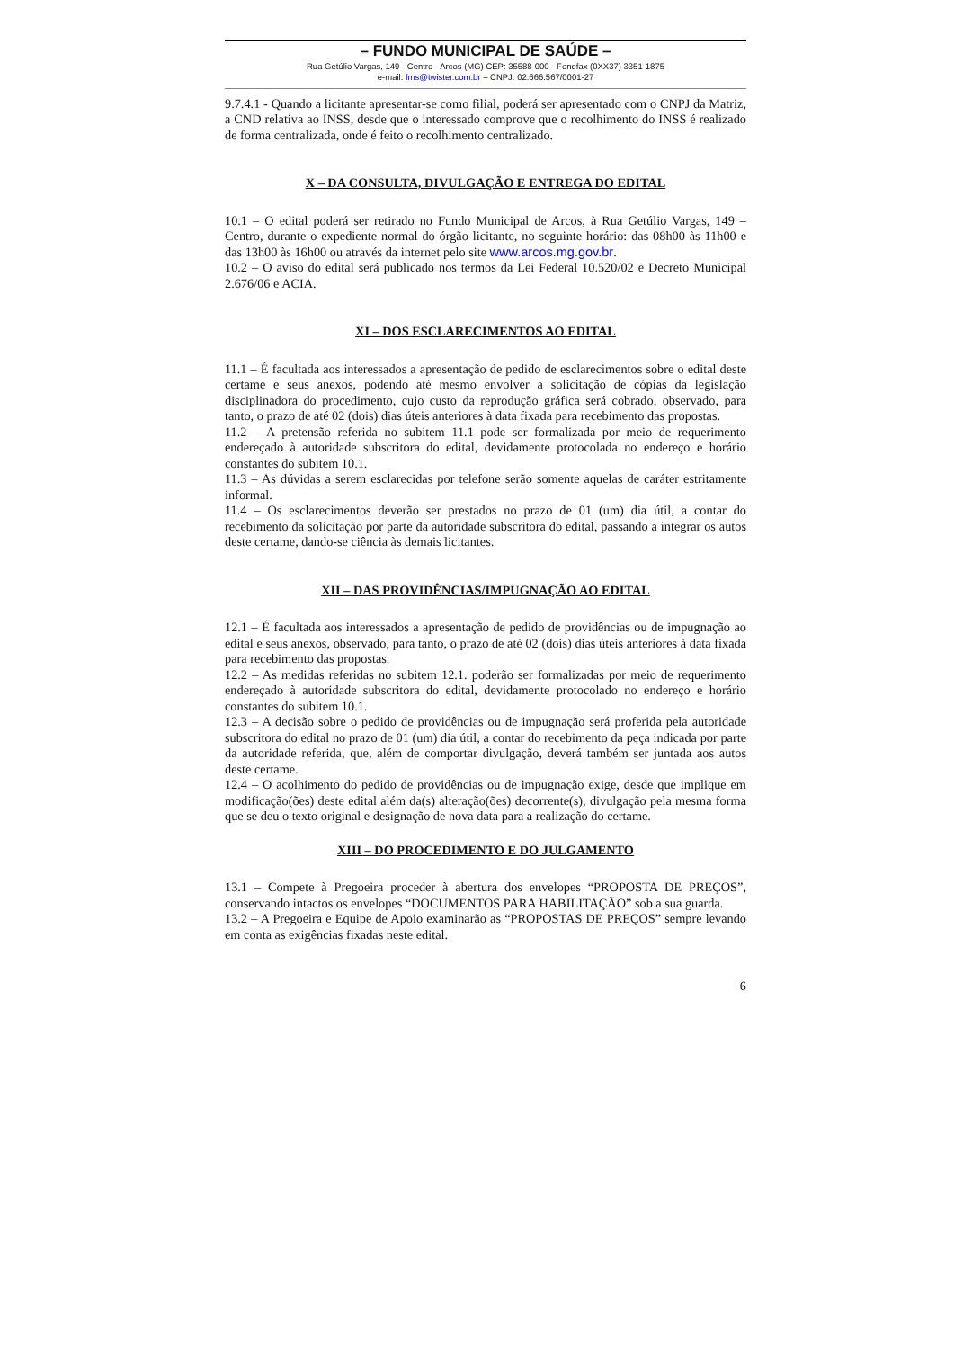– FUNDO MUNICIPAL DE SAÚDE –
Rua Getúlio Vargas, 149 - Centro - Arcos (MG) CEP: 35588-000 - Fonefax (0XX37) 3351-1875
e-mail: fms@twister.com.br – CNPJ: 02.666.567/0001-27
9.7.4.1 - Quando a licitante apresentar-se como filial, poderá ser apresentado com o CNPJ da Matriz, a CND relativa ao INSS, desde que o interessado comprove que o recolhimento do INSS é realizado de forma centralizada, onde é feito o recolhimento centralizado.
X – DA CONSULTA, DIVULGAÇÃO E ENTREGA DO EDITAL
10.1 – O edital poderá ser retirado no Fundo Municipal de Arcos, à Rua Getúlio Vargas, 149 – Centro, durante o expediente normal do órgão licitante, no seguinte horário: das 08h00 às 11h00 e das 13h00 às 16h00 ou através da internet pelo site www.arcos.mg.gov.br.
10.2 – O aviso do edital será publicado nos termos da Lei Federal 10.520/02 e Decreto Municipal 2.676/06 e ACIA.
XI – DOS ESCLARECIMENTOS AO EDITAL
11.1 – É facultada aos interessados a apresentação de pedido de esclarecimentos sobre o edital deste certame e seus anexos, podendo até mesmo envolver a solicitação de cópias da legislação disciplinadora do procedimento, cujo custo da reprodução gráfica será cobrado, observado, para tanto, o prazo de até 02 (dois) dias úteis anteriores à data fixada para recebimento das propostas.
11.2 – A pretensão referida no subitem 11.1 pode ser formalizada por meio de requerimento endereçado à autoridade subscritora do edital, devidamente protocolada no endereço e horário constantes do subitem 10.1.
11.3 – As dúvidas a serem esclarecidas por telefone serão somente aquelas de caráter estritamente informal.
11.4 – Os esclarecimentos deverão ser prestados no prazo de 01 (um) dia útil, a contar do recebimento da solicitação por parte da autoridade subscritora do edital, passando a integrar os autos deste certame, dando-se ciência às demais licitantes.
XII – DAS PROVIDÊNCIAS/IMPUGNAÇÃO AO EDITAL
12.1 – É facultada aos interessados a apresentação de pedido de providências ou de impugnação ao edital e seus anexos, observado, para tanto, o prazo de até 02 (dois) dias úteis anteriores à data fixada para recebimento das propostas.
12.2 – As medidas referidas no subitem 12.1. poderão ser formalizadas por meio de requerimento endereçado à autoridade subscritora do edital, devidamente protocolado no endereço e horário constantes do subitem 10.1.
12.3 – A decisão sobre o pedido de providências ou de impugnação será proferida pela autoridade subscritora do edital no prazo de 01 (um) dia útil, a contar do recebimento da peça indicada por parte da autoridade referida, que, além de comportar divulgação, deverá também ser juntada aos autos deste certame.
12.4 – O acolhimento do pedido de providências ou de impugnação exige, desde que implique em modificação(ões) deste edital além da(s) alteração(ões) decorrente(s), divulgação pela mesma forma que se deu o texto original e designação de nova data para a realização do certame.
XIII – DO PROCEDIMENTO E DO JULGAMENTO
13.1 – Compete à Pregoeira proceder à abertura dos envelopes “PROPOSTA DE PREÇOS”, conservando intactos os envelopes “DOCUMENTOS PARA HABILITAÇÃO” sob a sua guarda.
13.2 – A Pregoeira e Equipe de Apoio examinarão as “PROPOSTAS DE PREÇOS” sempre levando em conta as exigências fixadas neste edital.
6